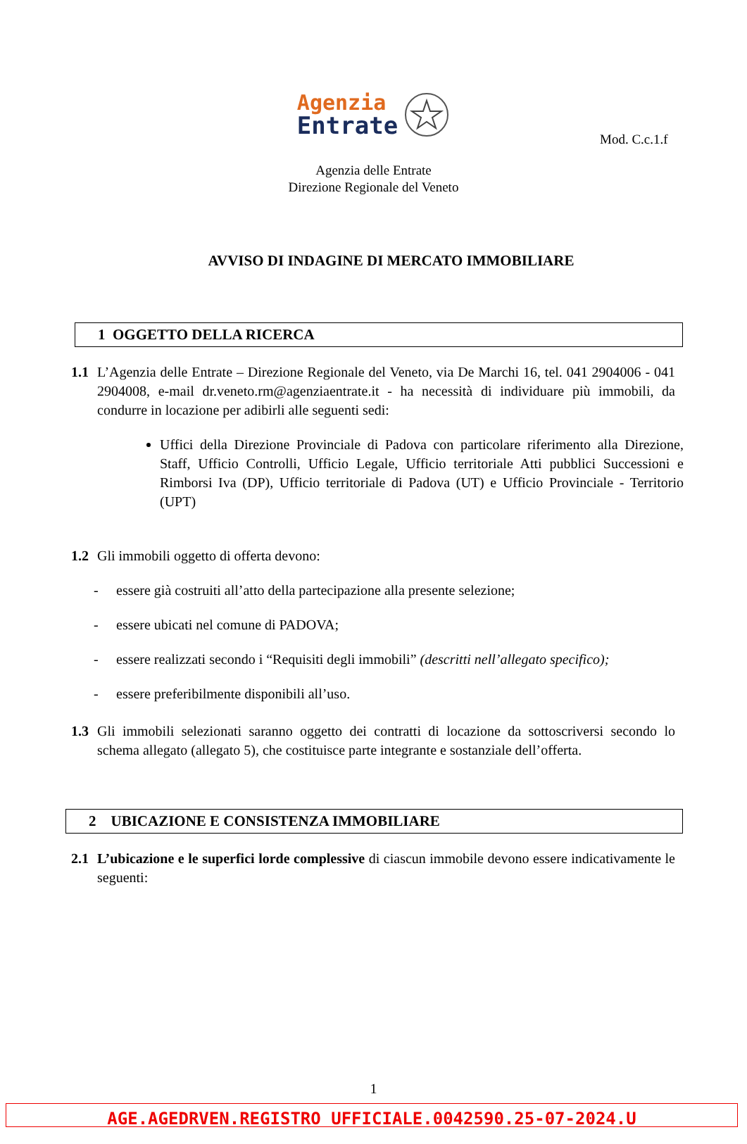Mod. C.c.1.f
Agenzia
Entrate
Agenzia delle Entrate
Direzione Regionale del Veneto
AVVISO DI INDAGINE DI MERCATO IMMOBILIARE
1 OGGETTO DELLA RICERCA
1.1 L’Agenzia delle Entrate – Direzione Regionale del Veneto, via De Marchi 16, tel. 041 2904006 - 041 2904008, e-mail dr.veneto.rm@agenziaentrate.it - ha necessità di individuare più immobili, da condurre in locazione per adibirli alle seguenti sedi:
Uffici della Direzione Provinciale di Padova con particolare riferimento alla Direzione, Staff, Ufficio Controlli, Ufficio Legale, Ufficio territoriale Atti pubblici Successioni e Rimborsi Iva (DP), Ufficio territoriale di Padova (UT) e Ufficio Provinciale - Territorio (UPT)
1.2 Gli immobili oggetto di offerta devono:
- essere già costruiti all’atto della partecipazione alla presente selezione;
- essere ubicati nel comune di PADOVA;
- essere realizzati secondo i “Requisiti degli immobili” (descritti nell’allegato specifico);
- essere preferibilmente disponibili all’uso.
1.3 Gli immobili selezionati saranno oggetto dei contratti di locazione da sottoscriversi secondo lo schema allegato (allegato 5), che costituisce parte integrante e sostanziale dell’offerta.
2 UBICAZIONE E CONSISTENZA IMMOBILIARE
2.1 L’ubicazione e le superfici lorde complessive di ciascun immobile devono essere indicativamente le seguenti:
1
AGE.AGEDRVEN.REGISTRO UFFICIALE.0042590.25-07-2024.U